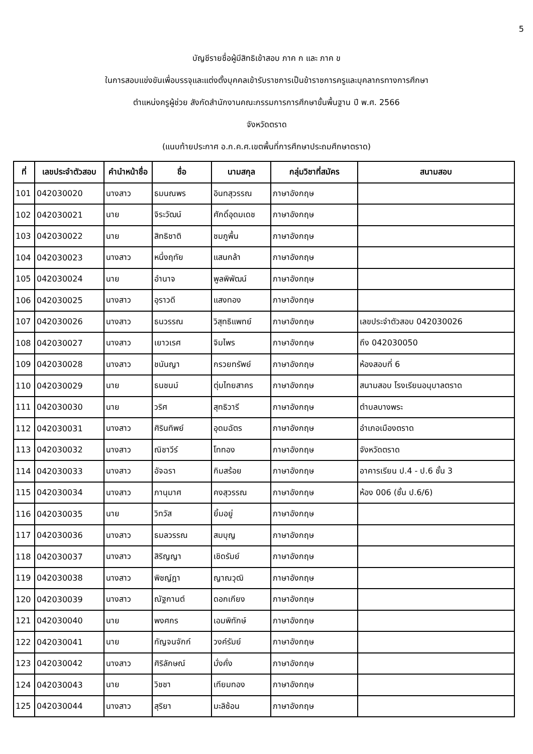5
บัญชีรายชื่อผู้มีสิทธิเข้าสอบ ภาค ก และ ภาค ข
ในการสอบแข่งขันเพื่อบรรจุและแต่งตั้งบุคคลเข้ารับราชการเป็นข้าราชการครูและบุคลากรทางการศึกษา
ตำแหน่งครูผู้ช่วย สังกัดสำนักงานคณะกรรมการการศึกษาขั้นพื้นฐาน ปี พ.ศ. 2566
จังหวัดตราด
(แนบท้ายประกาศ อ.ก.ค.ศ.เขตพื้นที่การศึกษาประถมศึกษาตราด)
| ที่ | เลขประจำตัวสอบ | คำนำหน้าชื่อ | ชื่อ | นามสกุล | กลุ่มวิชาที่สมัคร | สนามสอบ |
| --- | --- | --- | --- | --- | --- | --- |
| 101 | 042030020 | นางสาว | ธมนณพร | อินทสุวรรณ | ภาษาอังกฤษ | |
| 102 | 042030021 | นาย | จิระวัฒน์ | ศักดิ์อุดมเดช | ภาษาอังกฤษ | |
| 103 | 042030022 | นาย | สิทธิชาติ | ชมภูพื้น | ภาษาอังกฤษ | |
| 104 | 042030023 | นางสาว | หนึ่งฤทัย | แสนกล้า | ภาษาอังกฤษ | |
| 105 | 042030024 | นาย | อำนาจ | พูลพิพัฒน์ | ภาษาอังกฤษ | |
| 106 | 042030025 | นางสาว | อุราวดี | แสงทอง | ภาษาอังกฤษ | |
| 107 | 042030026 | นางสาว | ธนวรรณ | วิสุทธิแพทย์ | ภาษาอังกฤษ | เลขประจำตัวสอบ 042030026 |
| 108 | 042030027 | นางสาว | เยาวเรศ | จิมไพร | ภาษาอังกฤษ | ถึง 042030050 |
| 109 | 042030028 | นางสาว | ชนันญา | กรวยทรัพย์ | ภาษาอังกฤษ | ห้องสอบที่ 6 |
| 110 | 042030029 | นาย | ธนชนม์ | ตุ่มไทยสาคร | ภาษาอังกฤษ | สนามสอบ โรงเรียนอนุบาลตราด |
| 111 | 042030030 | นาย | วริศ | สุทธิวารี | ภาษาอังกฤษ | ตำบลบางพระ |
| 112 | 042030031 | นางสาว | ศิรินทิพย์ | อุดมฉัตร | ภาษาอังกฤษ | อำเภอเมืองตราด |
| 113 | 042030032 | นางสาว | ณิชาวีร์ | โททอง | ภาษาอังกฤษ | จังหวัดตราด |
| 114 | 042030033 | นางสาว | อัจฉรา | กิมสร้อย | ภาษาอังกฤษ | อาคารเรียน ป.4 - ป.6 ชั้น 3 |
| 115 | 042030034 | นางสาว | ภานุมาศ | คงสุวรรณ | ภาษาอังกฤษ | ห้อง 006 (ชั้น ป.6/6) |
| 116 | 042030035 | นาย | วิทวัส | ยิ้มอยู่ | ภาษาอังกฤษ | |
| 117 | 042030036 | นางสาว | ธมลวรรณ | สมบุญ | ภาษาอังกฤษ | |
| 118 | 042030037 | นางสาว | สิริญญา | เชิดรัมย์ | ภาษาอังกฤษ | |
| 119 | 042030038 | นางสาว | พิชญ์ฎา | ญาณวุฒิ | ภาษาอังกฤษ | |
| 120 | 042030039 | นางสาว | ณัฐกานต์ | ดอกเกียง | ภาษาอังกฤษ | |
| 121 | 042030040 | นาย | พงศกร | เอมพิทักษ์ | ภาษาอังกฤษ | |
| 122 | 042030041 | นาย | กัญจนจักก์ | วงค์รัมย์ | ภาษาอังกฤษ | |
| 123 | 042030042 | นางสาว | ศิริลักษณ์ | มั่งคั่ง | ภาษาอังกฤษ | |
| 124 | 042030043 | นาย | วิชชา | เทียมทอง | ภาษาอังกฤษ | |
| 125 | 042030044 | นางสาว | สุริยา | มะลิซ้อน | ภาษาอังกฤษ | |